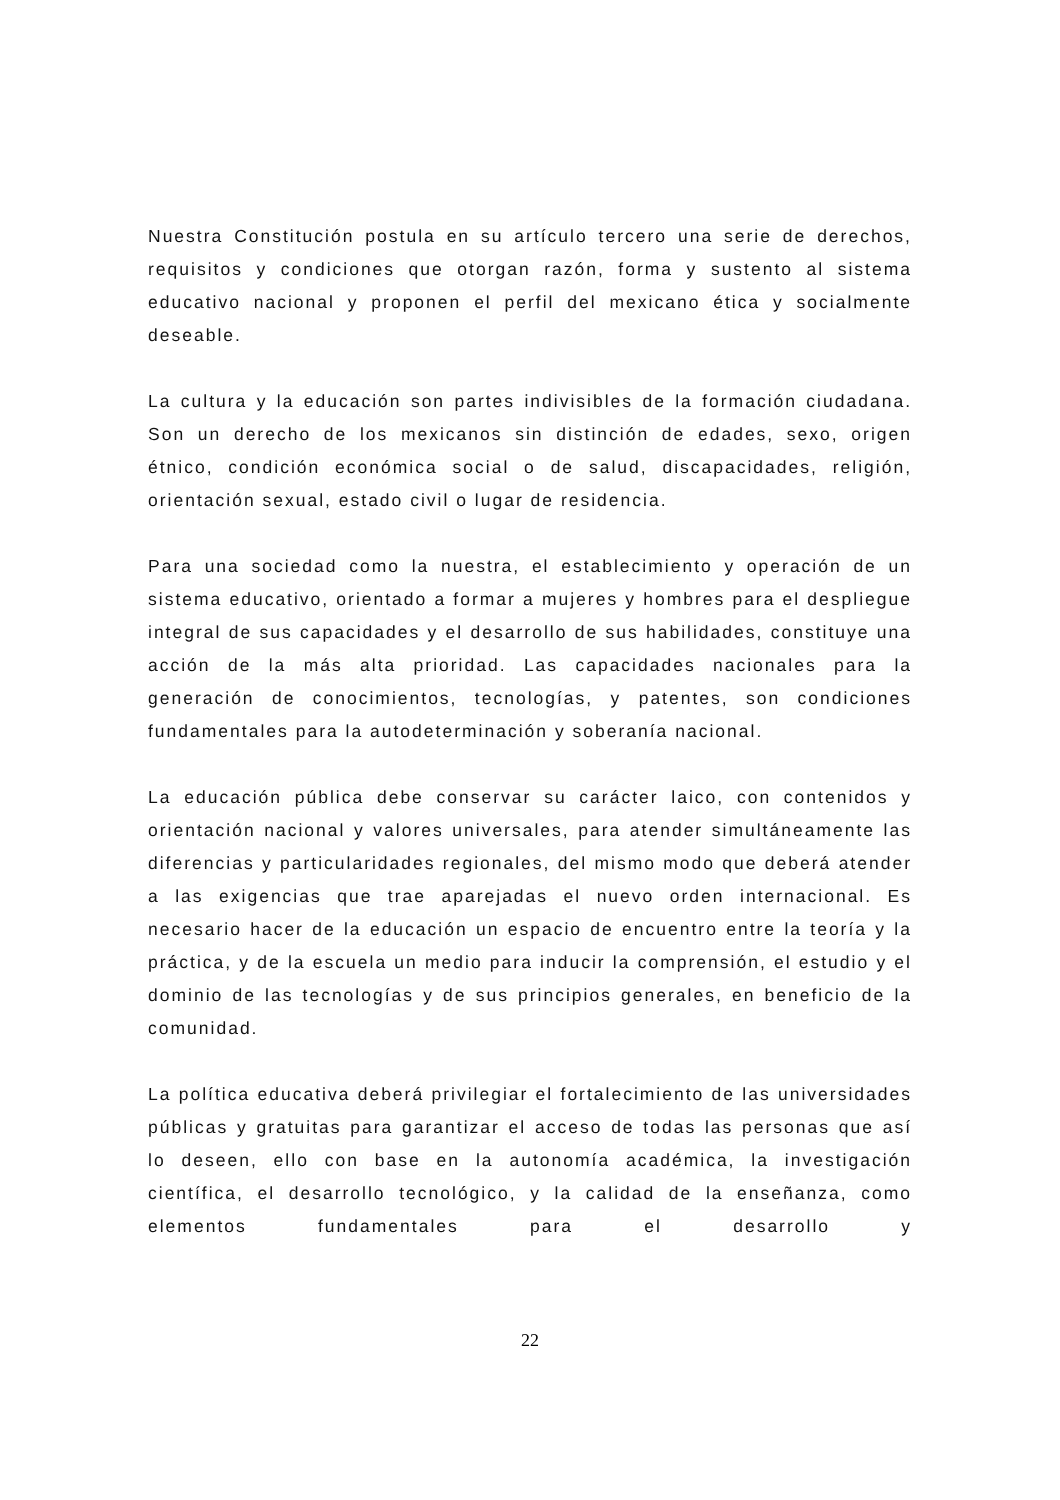Nuestra Constitución postula en su artículo tercero una serie de derechos, requisitos y condiciones que otorgan razón, forma y sustento al sistema educativo nacional y proponen el perfil del mexicano ética y socialmente deseable.
La cultura y la educación son partes indivisibles de la formación ciudadana. Son un derecho de los mexicanos sin distinción de edades, sexo, origen étnico, condición económica social o de salud, discapacidades, religión, orientación sexual, estado civil o lugar de residencia.
Para una sociedad como la nuestra, el establecimiento y operación de un sistema educativo, orientado a formar a mujeres y hombres para el despliegue integral de sus capacidades y el desarrollo de sus habilidades, constituye una acción de la más alta prioridad. Las capacidades nacionales para la generación de conocimientos, tecnologías, y patentes, son condiciones fundamentales para la autodeterminación y soberanía nacional.
La educación pública debe conservar su carácter laico, con contenidos y orientación nacional y valores universales, para atender simultáneamente las diferencias y particularidades regionales, del mismo modo que deberá atender a las exigencias que trae aparejadas el nuevo orden internacional. Es necesario hacer de la educación un espacio de encuentro entre la teoría y la práctica, y de la escuela un medio para inducir la comprensión, el estudio y el dominio de las tecnologías y de sus principios generales, en beneficio de la comunidad.
La política educativa deberá privilegiar el fortalecimiento de las universidades públicas y gratuitas para garantizar el acceso de todas las personas que así lo deseen, ello con base en la autonomía académica, la investigación científica, el desarrollo tecnológico, y la calidad de la enseñanza, como elementos fundamentales para el desarrollo y
22